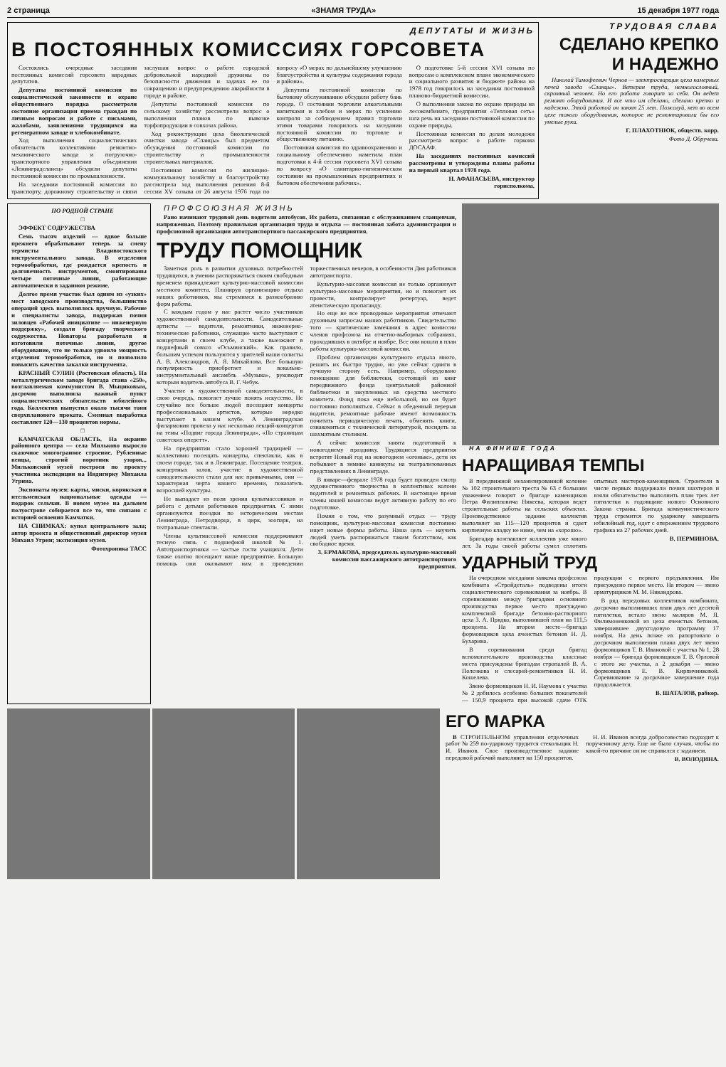2 страница «ЗНАМЯ ТРУДА» 15 декабря 1977 года
ДЕПУТАТЫ И ЖИЗНЬ
В ПОСТОЯННЫХ КОМИССИЯХ ГОРСОВЕТА
Состоялись очередные заседания постоянных комиссий горсовета народных депутатов.
Депутаты постоянной комиссии по социалистической законности и охране общественного порядка рассмотрели состояние организации приема граждан по личным вопросам и работе с письмами, жалобами, заявлениями трудящихся на регенератном заводе и хлебокомбинате.
Ход выполнения социалистических обязательств коллективами ремонтно-механического завода и погрузочно-транспортного управления объединения «Ленинградсланец» обсудили депутаты постоянной комиссии по промышленности.
На заседании постоянной комиссии по транспорту, дорожному строительству и связи заслушан вопрос о работе городской добровольной народной дружины по безопасности движения и задачах ее по сокращению и предупреждению аварийности в городе и районе.
Депутаты постоянной комиссии по сельскому хозяйству рассмотрели вопрос о выполнении планов по вывозке торфопродукции в совхозах района.
Ход реконструкции цеха биологической очистки завода «Сланцы» был предметом обсуждения постоянной комиссии по строительству и промышленности строительных материалов.
Постоянная комиссия по жилищно-коммунальному хозяйству и благоустройству рассмотрела ход выполнения решения 8-й сессии XV созыва от 26 августа 1976 года по вопросу «О мерах по дальнейшему улучшению благоустройства и культуры содержания города и района».
Депутаты постоянной комиссии по бытовому обслуживанию обсудили работу бань города. О состоянии торговли алкогольными напитками и хлебом и мерах по усилению контроля за соблюдением правил торговли этими товарами говорилось на заседании постоянной комиссии по торговле и общественному питанию.
Постоянная комиссия по здравоохранению и социальному обеспечению наметила план подготовки к 4-й сессии горсовета XVI созыва по вопросу «О санитарно-гигиеническом состоянии на промышленных предприятиях и бытовом обеспечении рабочих».
О подготовке 5-й сессии XVI созыва по вопросам о комплексном плане экономического и социального развития и бюджете района на 1978 год говорилось на заседании постоянной планово-бюджетной комиссии.
О выполнении закона по охране природы на лесокомбинате, предприятии «Тепловая сеть» шла речь на заседании постоянной комиссии по охране природы.
Постоянная комиссия по делам молодежи рассмотрела вопрос о работе горкома ДОСААФ.
На заседаниях постоянных комиссий рассмотрены и утверждены планы работы на первый квартал 1978 года.
Н. АФАНАСЬЕВА, инструктор горисполкома.
ТРУДОВАЯ СЛАВА
СДЕЛАНО КРЕПКО И НАДЕЖНО
Николай Тимофеевич Чернов — электросварщик цеха камерных печей завода «Сланцы». Ветеран труда, немногословный, скромный человек. Но его работа говорит за себя. Он ведет ремонт оборудования. И все что им сделано, сделано крепко и надежно. Этой работой он занят 25 лет. Пожалуй, нет во всем цехе такого оборудования, которое не ремонтировали бы его умелые руки.
Г. ПЛАХОТНЮК, обществ. корр.
Фото Д. Обручева.
ПО РОДНОЙ СТРАНЕ
□
ЭФФЕКТ СОДРУЖЕСТВА
Семь тысяч изделий — вдвое больше прежнего обрабатывают теперь за смену термисты Владивостокского инструментального завода. В отделении термообработки, где рождается крепость и долговечность инструментов, смонтированы четыре поточные линии, работающие автоматически в заданном режиме.
Долгое время участок был одним из «узких» мест заводского производства, большинство операций здесь выполнялось вручную. Рабочие и специалисты завода, поддержав почин зиловцев «Рабочей инициативе — инженерную поддержку», создали бригаду творческого содружества. Новаторы разработали и изготовили поточные линии, другое оборудование, что не только удвоило мощность отделения термообработки, но и позволило повысить качество закалки инструмента.
КРАСНЫЙ СУЛИН (Ростовская область). На металлургическом заводе бригада стана «250», возглавляемая коммунистом В. Мыциковым, досрочно выполнила важный пункт социалистических обязательств юбилейного года. Коллектив выпустил около тысячи тонн сверхпланового проката. Сменная выработка составляет 120—130 процентов нормы.
□
КАМЧАТСКАЯ ОБЛАСТЬ. На окраине районного центра — села Мильково выросло сказочное многогранное строение. Рубленные венцы, строгий воротник узоров... Мильковский музей построен по проекту участника экспедиции на Индигирку Михаила Угрина.
Экспонаты музея: карты, миски, корякская и ительменская национальные одежды — подарок сельчан. В новом музее на дальнем полуострове собирается все то, что связано с историей освоения Камчатки.
НА СНИМКАХ: купол центрального зала; автор проекта и общественный директор музея Михаил Угрин; экспозиция музея.
Фотохроника ТАСС
ПРОФСОЮЗНАЯ ЖИЗНЬ
Рано начинают трудовой день водители автобусов. Их работа, связанная с обслуживанием сланцевчан, напряженная. Поэтому правильная организация труда и отдыха — постоянная забота администрации и профсоюзной организации автотранспортного пассажирского предприятия.
ТРУДУ ПОМОЩНИК
Заметная роль в развитии духовных потребностей трудящихся, в умении распоряжаться своим свободным временем принадлежит культурно-массовой комиссии местного комитета. Планируя организацию отдыха наших работников, мы стремимся к разнообразию форм работы.
С каждым годом у нас растет число участников художественной самодеятельности. Самодеятельные артисты — водители, ремонтники, инженерно-технические работники, служащие часто выступают с концертами в своем клубе, а также выезжают в подшефный совхоз «Осьминский». Как правило, большим успехом пользуются у зрителей наши солисты А. В. Александров, А. Я. Михайлова. Все большую популярность приобретает и вокально-инструментальный ансамбль «Музыка», руководит которым водитель автобуса В. Г. Чебук.
Участие в художественной самодеятельности, в свою очередь, помогает лучше понять искусство. Не случайно все больше людей посещают концерты профессиональных артистов, которые нередко выступают в нашем клубе. А Ленинградская филармония провела у нас несколько лекций-концертов на темы «Подвиг города Ленинграда», «По страницам советских оперетт».
На предприятии стало хорошей традицией — коллективно посещать концерты, спектакли, как в своем городе, так и в Ленинграде. Посещение театров, концертных залов, участие в художественной самодеятельности стали для нас привычными, они — характерная черта нашего времени, показатель возросшей культуры.
Не выпадает из поля зрения культмассовиков и работа с детьми работников предприятия. С ними организуются поездки по историческим местам Ленинграда, Петродворца, в цирк, зоопарк, на театральные спектакли.
Члены культмассовой комиссии поддерживают тесную связь с подшефной школой № 1. Автотранспортники — частые гости учащихся. Дети также охотно посещают наше предприятие. Большую помощь они оказывают нам в проведении торжественных вечеров, в особенности Дня работников автотранспорта.
Культурно-массовая комиссия не только организует культурно-массовые мероприятия, но и помогает их провести, контролирует репертуар, ведет атеистическую пропаганду.
Но еще не все проводимые мероприятия отвечают духовным запросам наших работников. Свидетельство того — критические замечания в адрес комиссии членов профсоюза на отчетно-выборных собраниях, проходивших в октябре и ноябре. Все они вошли в план работы культурно-массовой комиссии.
Проблем организации культурного отдыха много, решить их быстро трудно, но уже сейчас сдвиги в лучшую сторону есть. Например, оборудовано помещение для библиотеки, состоящей из книг передвижного фонда центральной районной библиотеки и закупленных на средства местного комитета. Фонд пока еще небольшой, но он будет постоянно пополняться. Сейчас в обеденный перерыв водители, ремонтные рабочие имеют возможность почитать периодическую печать, обменять книги, ознакомиться с технической литературой, посидеть за шахматным столиком.
А сейчас комиссия занята подготовкой к новогоднему празднику. Трудящиеся предприятия встретят Новый год на новогоднем «огоньке», дети их побывают в зимние каникулы на театрализованных представлениях в Ленинграде.
В январе—феврале 1978 года будет проведен смотр художественного творчества в коллективах колонн водителей и ремонтных рабочих. В настоящее время члены нашей комиссии ведут активную работу по его подготовке.
Помня о том, что разумный отдых — труду помощник, культурно-массовая комиссия постоянно ищет новые формы работы. Наша цель — научить людей уметь распоряжаться таким богатством, как свободное время.
З. ЕРМАКОВА, председатель культурно-массовой комиссии пассажирского автотранспортного предприятия.
НА ФИНИШЕ ГОДА
НАРАЩИВАЯ ТЕМПЫ
В передвижной механизированной колонне № 102 строительного треста № 63 с большим уважением говорят о бригаде каменщиков Петра Филипповича Никеева, которая ведет строительные работы на сельских объектах. Производственное задание коллектив выполняет на 115—120 процентов и сдает кирпичную кладку не ниже, чем на «хорошо».
Бригадир возглавляет коллектив уже много лет. За годы своей работы сумел сплотить опытных мастеров-каменщиков. Строители в числе первых поддержали почин шахтеров и взяли обязательство выполнить план трех лет пятилетки к годовщине нового Основного Закона страны. Бригада коммунистического труда стремится по ударному завершить юбилейный год, идет с опережением трудового графика на 27 рабочих дней.
В. ПЕРМИНОВА.
УДАРНЫЙ ТРУД
На очередном заседании завкома профсоюза комбината «Стройдеталь» подведены итоги социалистического соревнования за ноябрь. В соревновании между бригадами основного производства первое место присуждено комплексной бригаде бетонно-растворного цеха З. А. Прядко, выполнившей план на 111,5 процента. На втором месте—бригада формовщиков цеха ячеистых бетонов Н. Д. Бухарина.
В соревновании среди бригад вспомогательного производства классные места присуждены бригадам стропалей В. А. Полозкова и слесарей-ремонтников Н. И. Кошелева.
Звено формовщиков Н. И. Наумова с участка № 2 добилось особенно больших показателей — 150,9 процента при высокой сдаче ОТК продукции с первого предъявления. Им присуждено первое место. На втором — звено арматурщиков М. М. Никандрова.
В ряд передовых коллективов комбината, досрочно выполнивших план двух лет десятой пятилетки, встало звено маляров М. Я. Филимоненковой из цеха ячеистых бетонов, завершившее двухгодовую программу 17 ноября. На день позже их рапортовало о досрочном выполнении плана двух лет звено формовщиков Т. В. Ивановой с участка № 1, 28 ноября — бригада формовщиков Т. В. Орловой с этого же участка, а 2 декабря — звено формовщиков Е. В. Кирпичниковой. Соревнование за досрочное завершение года продолжается.
В. ШАТАЛОВ, рабкор.
ЕГО МАРКА
В СТРОИТЕЛЬНОМ управлении отделочных работ № 259 по-ударному трудится стекольщик Н. И. Иванов. Свое производственное задание передовой рабочий выполняет на 150 процентов.
Н. И. Иванов всегда добросовестно подходит к порученному делу. Еще не было случая, чтобы по какой-то причине он не справился с заданием.
В. ВОЛОДИНА.